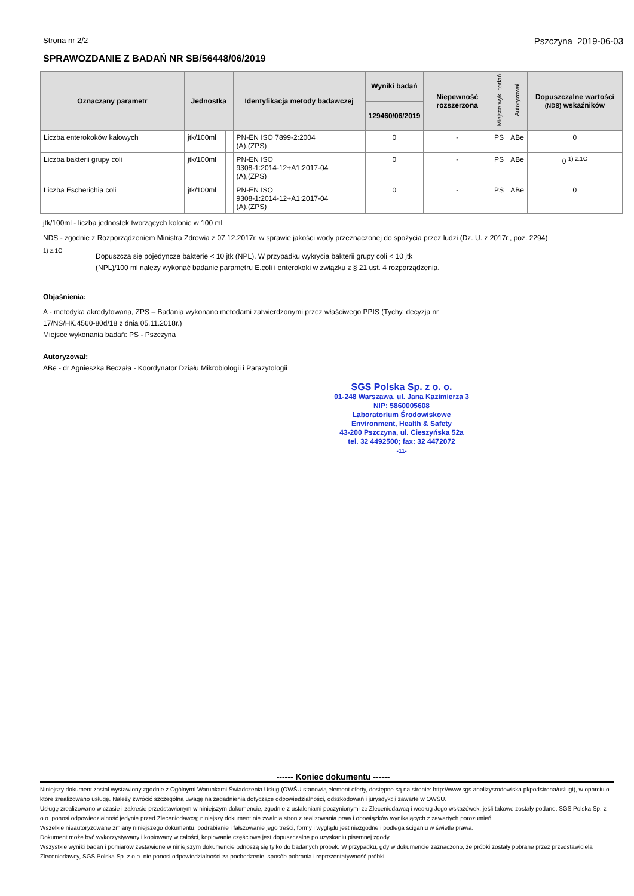Strona nr 2/2 Pszczyna 2019-06-03
SPRAWOZDANIE Z BADAŃ NR SB/56448/06/2019
| Oznaczany parametr | Jednostka | | Identyfikacja metody badawczej | Wyniki badań | Niepewność rozszerzona | Miejsce wyk. badań | Autoryzował | Dopuszczalne wartości (NDS) wskaźników |
| --- | --- | --- | --- | --- | --- | --- | --- | --- |
| | | | | 129460/06/2019 | | | | |
| Liczba enterokoków kałowych | jtk/100ml | | PN-EN ISO 7899-2:2004 (A),(ZPS) | 0 | - | PS | ABe | 0 |
| Liczba bakterii grupy coli | jtk/100ml | | PN-EN ISO 9308-1:2014-12+A1:2017-04 (A),(ZPS) | 0 | - | PS | ABe | 0 <sup>1) z.1C</sup> |
| Liczba Escherichia coli | jtk/100ml | | PN-EN ISO 9308-1:2014-12+A1:2017-04 (A),(ZPS) | 0 | - | PS | ABe | 0 |
jtk/100ml - liczba jednostek tworzących kolonie w 100 ml
NDS - zgodnie z Rozporządzeniem Ministra Zdrowia z 07.12.2017r. w sprawie jakości wody przeznaczonej do spożycia przez ludzi (Dz. U. z 2017r., poz. 2294)
<sup>1) z.1C</sup>
Dopuszcza się pojedyncze bakterie < 10 jtk (NPL). W przypadku wykrycia bakterii grupy coli < 10 jtk (NPL)/100 ml należy wykonać badanie parametru E.coli i enterokoki w związku z § 21 ust. 4 rozporządzenia.
Objaśnienia:
A - metodyka akredytowana, ZPS – Badania wykonano metodami zatwierdzonymi przez właściwego PPIS (Tychy, decyzja nr
17/NS/HK.4560-80d/18 z dnia 05.11.2018r.)
Miejsce wykonania badań: PS - Pszczyna
Autoryzował:
ABe - dr Agnieszka Beczała - Koordynator Działu Mikrobiologii i Parazytologii
SGS Polska Sp. z o. o.
01-248 Warszawa, ul. Jana Kazimierza 3
NIP: 5860005608
Laboratorium Środowiskowe
Environment, Health & Safety
43-200 Pszczyna, ul. Cieszyńska 52a
tel. 32 4492500; fax: 32 4472072
-11-
------ Koniec dokumentu ------
Niniejszy dokument został wystawiony zgodnie z Ogólnymi Warunkami Świadczenia Usług (OWŚU stanowią element oferty, dostępne są na stronie: http://www.sgs.analizysrodowiska.pl/podstrona/uslugi), w oparciu o które zrealizowano usługę. Należy zwrócić szczególną uwagę na zagadnienia dotyczące odpowiedzialności, odszkodowań i jurysdykcji zawarte w OWŚU.
Usługę zrealizowano w czasie i zakresie przedstawionym w niniejszym dokumencie, zgodnie z ustaleniami poczynionymi ze Zleceniodawcą i według Jego wskazówek, jeśli takowe zostały podane. SGS Polska Sp. z o.o. ponosi odpowiedzialność jedynie przed Zleceniodawcą; niniejszy dokument nie zwalnia stron z realizowania praw i obowiązków wynikających z zawartych porozumień.
Wszelkie nieautoryzowane zmiany niniejszego dokumentu, podrabianie i fałszowanie jego treści, formy i wyglądu jest niezgodne i podlega ściganiu w świetle prawa.
Dokument może być wykorzystywany i kopiowany w całości, kopiowanie częściowe jest dopuszczalne po uzyskaniu pisemnej zgody.
Wszystkie wyniki badań i pomiarów zestawione w niniejszym dokumencie odnoszą się tylko do badanych próbek. W przypadku, gdy w dokumencie zaznaczono, że próbki zostały pobrane przez przedstawiciela Zleceniodawcy, SGS Polska Sp. z o.o. nie ponosi odpowiedzialności za pochodzenie, sposób pobrania i reprezentatywność próbki.